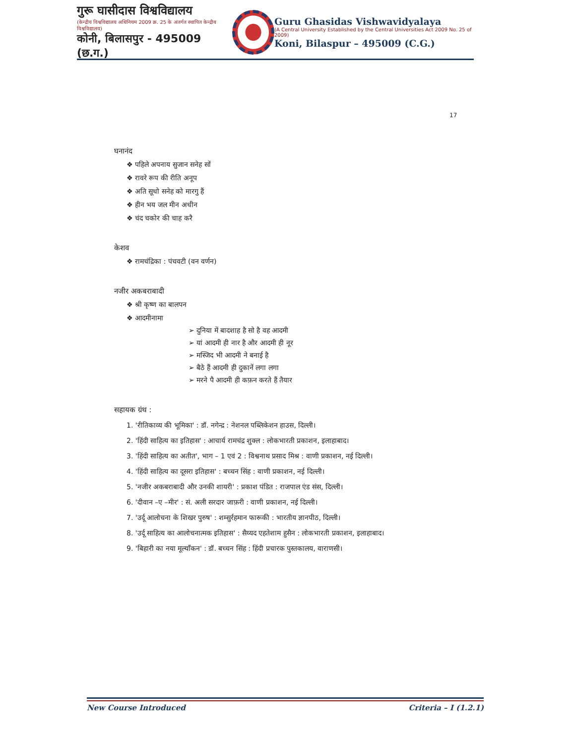गुरू घासीदास विश्वविद्यालय
(केन्द्रीय विश्वविद्यालय अधिनियम 2009 क्र. 25 के अंतर्गत स्थापित केन्द्रीय विश्वविद्यालय)
कोनी, बिलासपुर - 495009 (छ.ग.)
Guru Ghasidas Vishwavidyalaya
(A Central University Established by the Central Universities Act 2009 No. 25 of 2009)
Koni, Bilaspur – 495009 (C.G.)
17
घनानंद
❖ पहिले अपनाय सुजान सनेह सों
❖ रावरे रूप की रीति अनूप
❖ अति सूधो सनेह को मारगु हैं
❖ हीन भय जल मीन अधीन
❖ चंद चकोर की चाह करै
केशव
❖ रामचंद्रिका : पंचवटी (वन वर्णन)
नजीर अकबराबादी
❖ श्री कृष्ण का बालपन
❖ आदमीनामा
➢ दुनिया में बादशाह है सो है वह आदमी
➢ यां आदमी ही नार है और आदमी ही नूर
➢ मस्जिद भी आदमी ने बनाई है
➢ बैठे हैं आदमी ही दुकानें लगा लगा
➢ मरने पै आदमी ही कफ़न करते हैं तैयार
सहायक ग्रंथ :
1. 'रीतिकाव्य की भूमिका' : डॉ. नगेन्द्र : नेशनल पब्लिकेशन हाउस, दिल्ली।
2. 'हिंदी साहित्य का इतिहास' : आचार्य रामचंद्र शुक्ल : लोकभारती प्रकाशन, इलाहाबाद।
3. 'हिंदी साहित्य का अतीत', भाग – 1 एवं 2 : विश्वनाथ प्रसाद मिश्र : वाणी प्रकाशन, नई दिल्ली।
4. 'हिंदी साहित्य का दूसरा इतिहास' : बच्चन सिंह : वाणी प्रकाशन, नई दिल्ली।
5. 'नजीर अकबराबादी और उनकी शायरी' : प्रकाश पंडित : राजपाल एंड संस, दिल्ली।
6. 'दीवान –ए –मीर' : सं. अली सरदार जाफ़री : वाणी प्रकाशन, नई दिल्ली।
7. 'उर्दू आलोचना के शिखर पुरुष' : शम्सुर्रहमान फारूकी : भारतीय ज्ञानपीठ, दिल्ली।
8. 'उर्दू साहित्य का आलोचनात्मक इतिहास' : सैय्यद एहतेशाम हुसैन : लोकभारती प्रकाशन, इलाहाबाद।
9. 'बिहारी का नया मूल्याँकन' : डॉ. बच्चन सिंह : हिंदी प्रचारक पुस्तकालय, वाराणसी।
New Course Introduced Criteria – I (1.2.1)